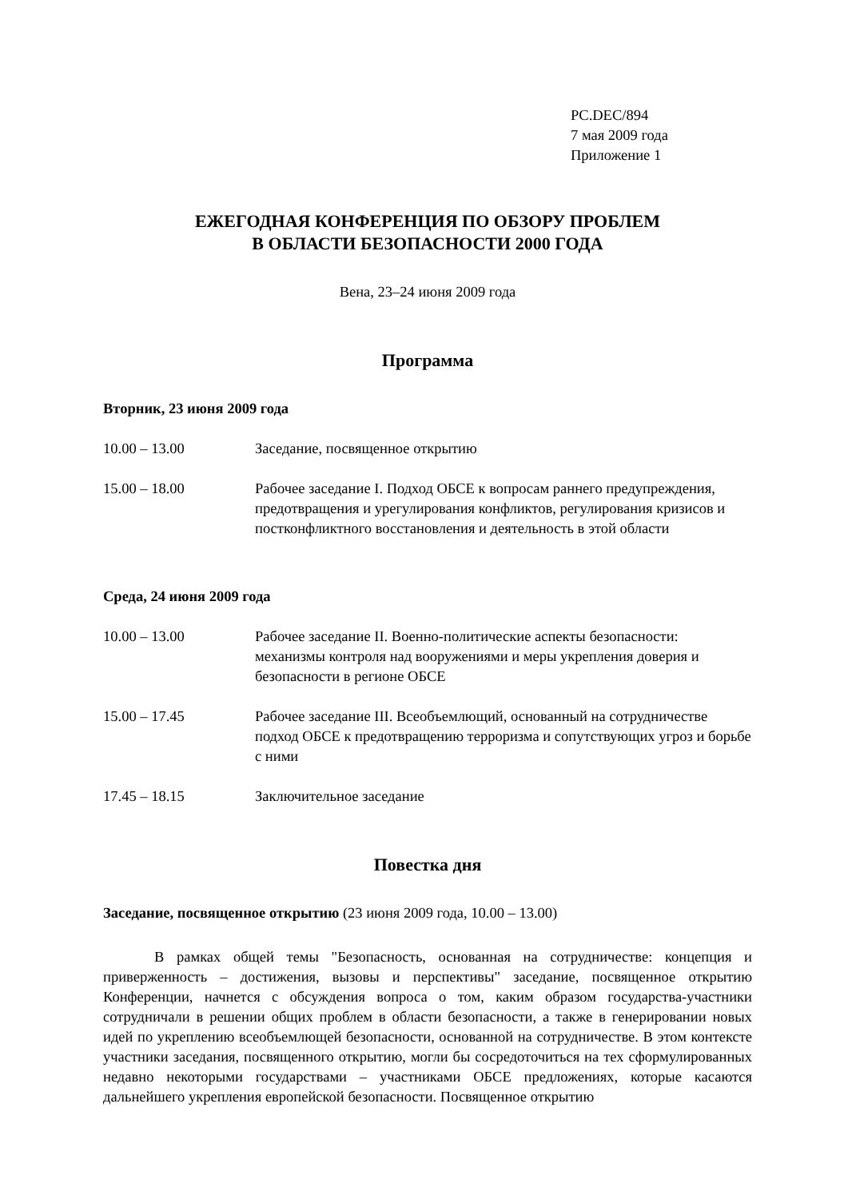PC.DEC/894
7 мая 2009 года
Приложение 1
ЕЖЕГОДНАЯ КОНФЕРЕНЦИЯ ПО ОБЗОРУ ПРОБЛЕМ
В ОБЛАСТИ БЕЗОПАСНОСТИ 2000 ГОДА
Вена, 23–24 июня 2009 года
Программа
Вторник, 23 июня 2009 года
10.00 – 13.00 Заседание, посвященное открытию
15.00 – 18.00 Рабочее заседание I. Подход ОБСЕ к вопросам раннего предупреждения, предотвращения и урегулирования конфликтов, регулирования кризисов и постконфликтного восстановления и деятельность в этой области
Среда, 24 июня 2009 года
10.00 – 13.00 Рабочее заседание II. Военно-политические аспекты безопасности: механизмы контроля над вооружениями и меры укрепления доверия и безопасности в регионе ОБСЕ
15.00 – 17.45 Рабочее заседание III. Всеобъемлющий, основанный на сотрудничестве подход ОБСЕ к предотвращению терроризма и сопутствующих угроз и борьбе с ними
17.45 – 18.15 Заключительное заседание
Повестка дня
Заседание, посвященное открытию (23 июня 2009 года, 10.00 – 13.00)
В рамках общей темы "Безопасность, основанная на сотрудничестве: концепция и приверженность – достижения, вызовы и перспективы" заседание, посвященное открытию Конференции, начнется с обсуждения вопроса о том, каким образом государства-участники сотрудничали в решении общих проблем в области безопасности, а также в генерировании новых идей по укреплению всеобъемлющей безопасности, основанной на сотрудничестве. В этом контексте участники заседания, посвященного открытию, могли бы сосредоточиться на тех сформулированных недавно некоторыми государствами – участниками ОБСЕ предложениях, которые касаются дальнейшего укрепления европейской безопасности. Посвященное открытию